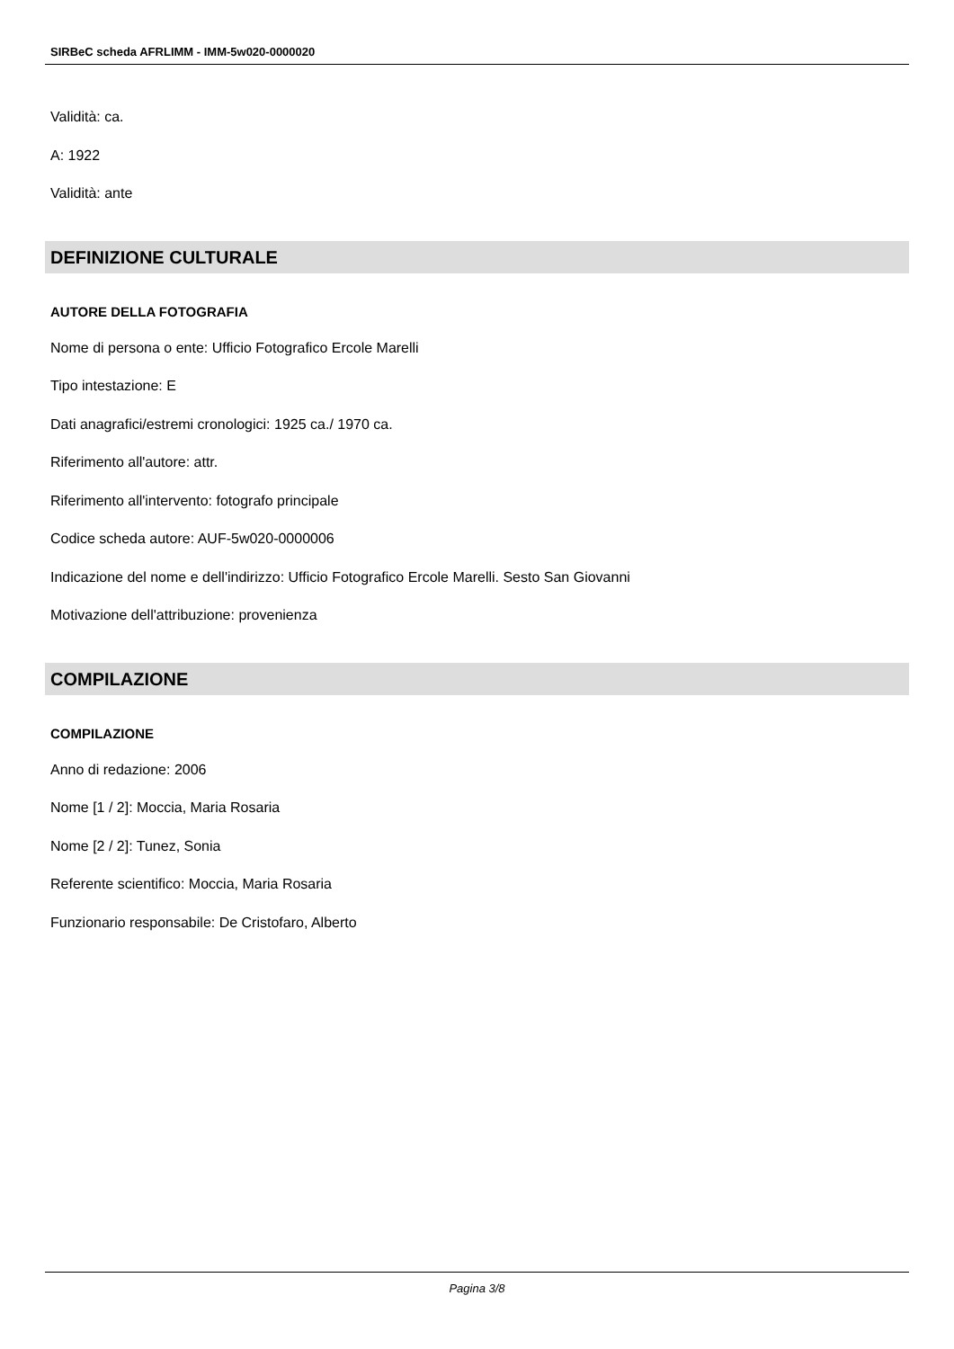SIRBeC scheda AFRLIMM - IMM-5w020-0000020
Validità: ca.
A: 1922
Validità: ante
DEFINIZIONE CULTURALE
AUTORE DELLA FOTOGRAFIA
Nome di persona o ente: Ufficio Fotografico Ercole Marelli
Tipo intestazione: E
Dati anagrafici/estremi cronologici: 1925 ca./ 1970 ca.
Riferimento all'autore: attr.
Riferimento all'intervento: fotografo principale
Codice scheda autore: AUF-5w020-0000006
Indicazione del nome e dell'indirizzo: Ufficio Fotografico Ercole Marelli. Sesto San Giovanni
Motivazione dell'attribuzione: provenienza
COMPILAZIONE
COMPILAZIONE
Anno di redazione: 2006
Nome [1 / 2]: Moccia, Maria Rosaria
Nome [2 / 2]: Tunez, Sonia
Referente scientifico: Moccia, Maria Rosaria
Funzionario responsabile: De Cristofaro, Alberto
Pagina 3/8